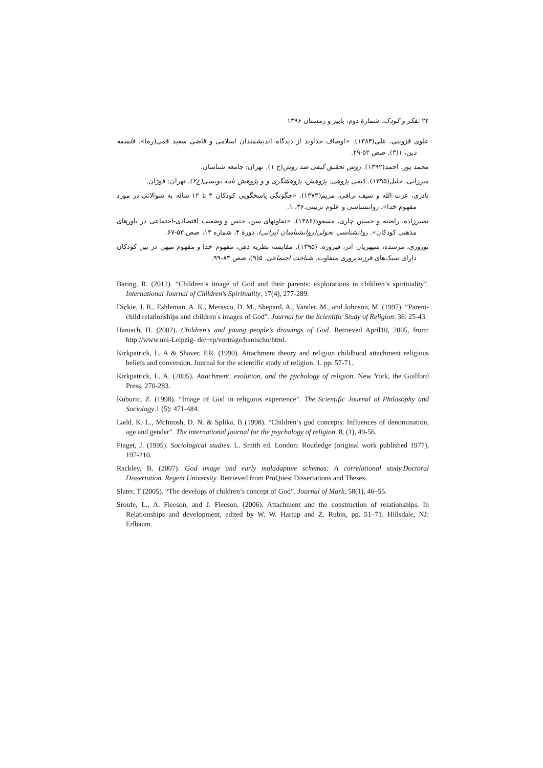۲۲ تفکر و کودک، شمارهٔ دوم، پاییز و زمستان ۱۳۹۶
علوی قزوینی، علی(۱۳۸۴). «اوصاف خداوند از دیدگاه اندیشمندان اسلامی و قاضی سعید قمی(ره)». فلسفه دین، ۱(۳). صص ۵۲-۲۹.
محمد پور، احمد(۱۳۹۲). روش تحقیق کیفی ضد روش(ج ۱). تهران: جامعه شناسان.
میرزایی، خلیل(۱۳۹۵). کیفی پژوهی: پژوهش، پژوهشگری و و پژوهش نامه نویسی(ج۲). تهران: فوژان.
نادری، عزت الله و سیف نراقی، مریم(۱۳۷۳). «چگونگی پاسخگویی کودکان ۳ تا ۱۲ ساله به سوالاتی در مورد مفهوم خدا». روانشناسی و علوم تربیتی.۳۶، ۱.
نصیرزاده، راضیه و حسین چاری، مسعود(۱۳۸۶). «تفاوتهای سن، جنس و وضعیت اقتصادی-اجتماعی در باورهای مذهبی کودکان». روانشناسی تحولی(روانشناسان ایرانی). دورهٔ ۴، شماره ۱۳، صص ۵۳-۶۷.
نوروزی، مرسده، سپهریان آذر، فیروزه. (۱۳۹۵). مقایسه نظریه ذهن، مفهوم خدا و مفهوم میهن در بین کودکان دارای سبک‌های فرزندپروری متفاوت. شناخت اجتماعی. ۵(۹)، صص ۸۳-۹۹.
Baring, R. (2012). “Children’s image of God and their parents: explorations in children’s spirituality”. International Journal of Children's Spirituality, 17(4), 277-289.
Dickie, J. R., Eshleman, A. K., Merasco, D. M., Shepard, A., Vander, M., and Johnson, M. (1997). “Parent-child relationships and children ́s images of God”. Journal for the Scientific Study of Religion. 36: 25-43
Hanisch, H. (2002). Children’s and young people’s drawings of God. Retrieved April10, 2005, from: http://www.uni-Leipzig- de/~rp/vortrage/hanischo/html.
Kirkpatrick, L. A & Shaver, P.R. (1990). Attachment theory and religion childhood attachment religious beliefs and conversion. Journal for the scientific study of religion. 1, pp: 57-71.
Kirkpatrick, L. A. (2005). Attachment, evolution, and the pychology of religion. New York, the Guilford Press, 270-283.
Kuburic, Z. (1998). “Image of God in religious experience”. The Scientific Journal of Philosophy and Sociology.1 (5): 471-484.
Ladd, K. L., McIntosh, D. N. & Splika, B (1998). “Children’s god concepts: Influences of denomination, age and gender”. The international journal for the psychology of religion. 8, (1), 49-56.
Piaget, J. (1995). Sociological studies. L. Smith ed. London: Routledge (original work published 1977), 197-210.
Rackley, B. (2007). God image and early maladaptive schemas: A correlational study.Doctoral Dissertation. Regent University. Retrieved from ProQuest Dissertations and Theses.
Slater, T (2005). “The develops of children’s concept of God”. Journal of Mark, 58(1), 46–55.
Sroufe, L., A. Fleeson, and J. Fleeson. (2006). Attachment and the construction of relationships. In Relationships and development, edited by W. W. Hartup and Z. Rubin, pp. 51–71. Hillsdale, NJ: Erlbaum.